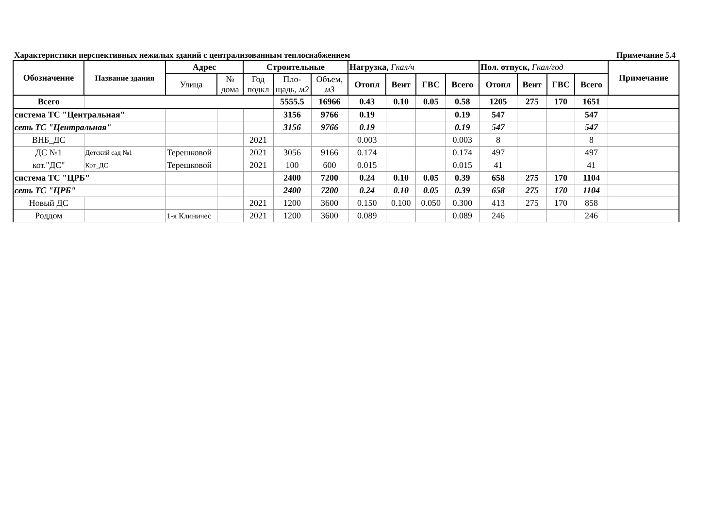Характеристики перспективных нежилых зданий с централизованным теплоснабжением Примечание 5.4
| Обозначение | Название здания | Адрес | | Строительные | | | Нагрузка, Гкал/ч | | | | Пол. отпуск, Гкал/год | | | | Примечание |
| --- | --- | --- | --- | --- | --- | --- | --- | --- | --- | --- | --- | --- | --- | --- | --- |
| | | Улица | № дома | Год подкл | Пло-щадь, м2 | Объем, м3 | Отопл | Вент | ГВС | Всего | Отопл | Вент | ГВС | Всего | |
| Всего | | | | | 5555.5 | 16966 | 0.43 | 0.10 | 0.05 | 0.58 | 1205 | 275 | 170 | 1651 | |
| система ТС "Центральная" | | | | | 3156 | 9766 | 0.19 | | | 0.19 | 547 | | | 547 | |
| сеть ТС "Центральная" | | | | | 3156 | 9766 | 0.19 | | | 0.19 | 547 | | | 547 | |
| ВНБ_ДС | | | | 2021 | | | 0.003 | | | 0.003 | 8 | | | 8 | |
| ДС №1 | Детский сад №1 | Терешковой | | 2021 | 3056 | 9166 | 0.174 | | | 0.174 | 497 | | | 497 | |
| кот."ДС" | Кот_ДС | Терешковой | | 2021 | 100 | 600 | 0.015 | | | 0.015 | 41 | | | 41 | |
| система ТС "ЦРБ" | | | | | 2400 | 7200 | 0.24 | 0.10 | 0.05 | 0.39 | 658 | 275 | 170 | 1104 | |
| сеть ТС "ЦРБ" | | | | | 2400 | 7200 | 0.24 | 0.10 | 0.05 | 0.39 | 658 | 275 | 170 | 1104 | |
| Новый ДС | | | | 2021 | 1200 | 3600 | 0.150 | 0.100 | 0.050 | 0.300 | 413 | 275 | 170 | 858 | |
| Роддом | | 1-я Клиничес | | 2021 | 1200 | 3600 | 0.089 | | | 0.089 | 246 | | | 246 | |